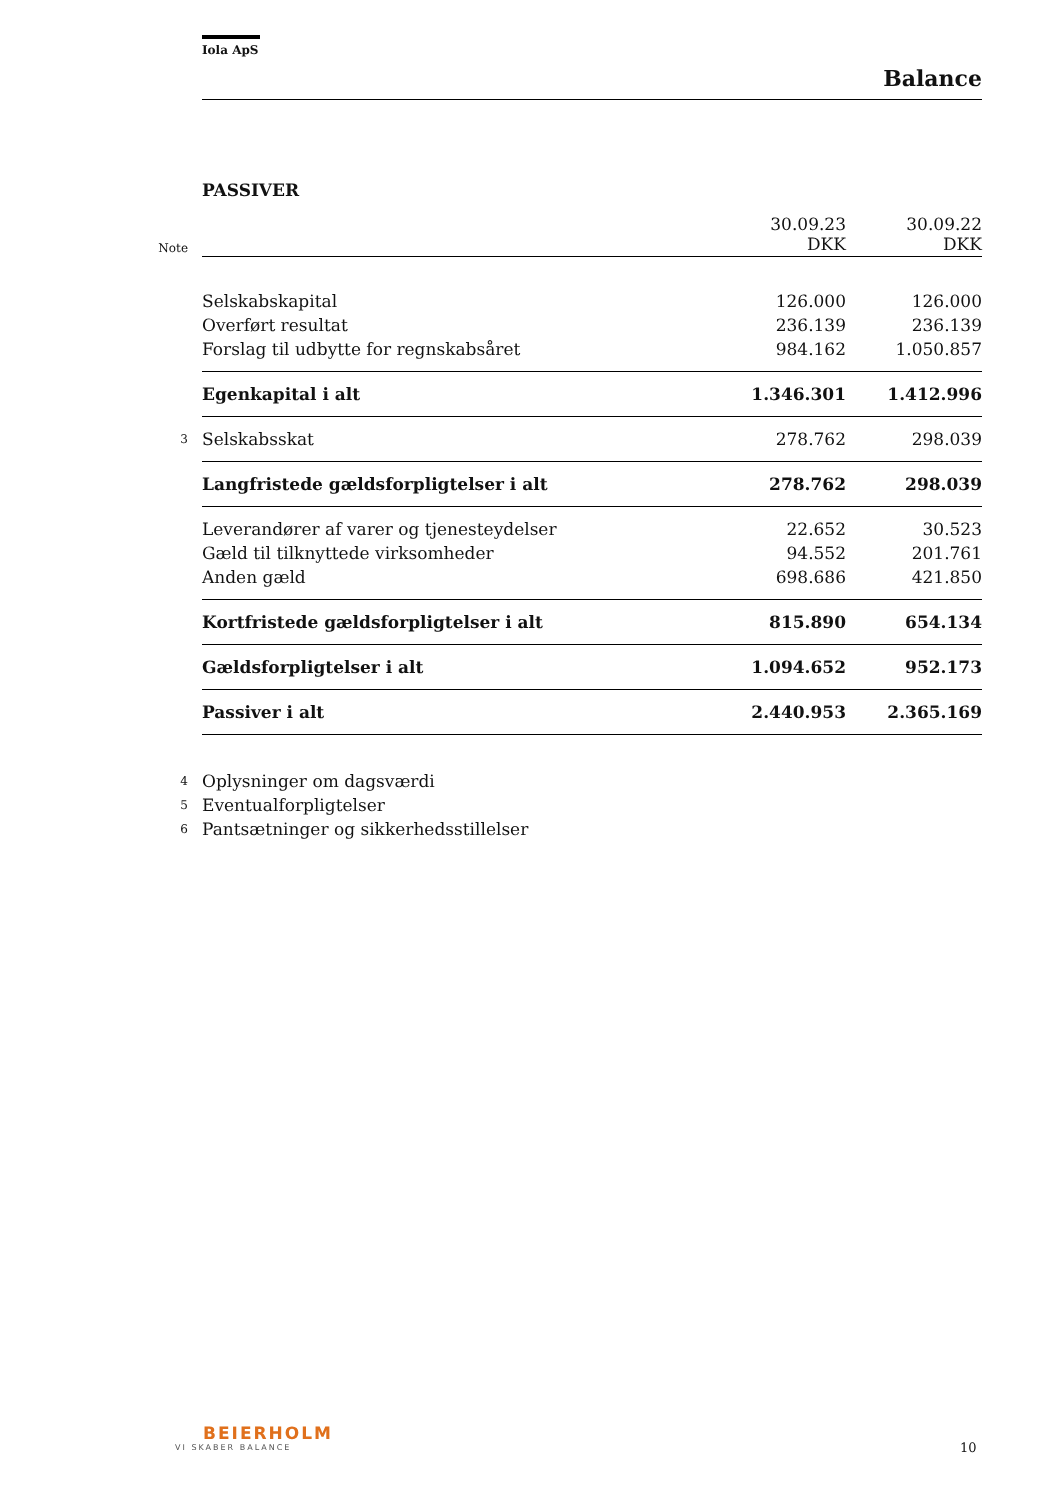Iola ApS
Balance
PASSIVER
| Note | | 30.09.23 DKK | 30.09.22 DKK |
| | Selskabskapital | 126.000 | 126.000 |
| | Overført resultat | 236.139 | 236.139 |
| | Forslag til udbytte for regnskabsåret | 984.162 | 1.050.857 |
| | Egenkapital i alt | 1.346.301 | 1.412.996 |
| 3 | Selskabsskat | 278.762 | 298.039 |
| | Langfristede gældsforpligtelser i alt | 278.762 | 298.039 |
| | Leverandører af varer og tjenesteydelser | 22.652 | 30.523 |
| | Gæld til tilknyttede virksomheder | 94.552 | 201.761 |
| | Anden gæld | 698.686 | 421.850 |
| | Kortfristede gældsforpligtelser i alt | 815.890 | 654.134 |
| | Gældsforpligtelser i alt | 1.094.652 | 952.173 |
| | Passiver i alt | 2.440.953 | 2.365.169 |
| 4 | Oplysninger om dagsværdi | | |
| 5 | Eventualforpligtelser | | |
| 6 | Pantsætninger og sikkerhedsstillelser | | |
BEIERHOLM
VI SKABER BALANCE
10